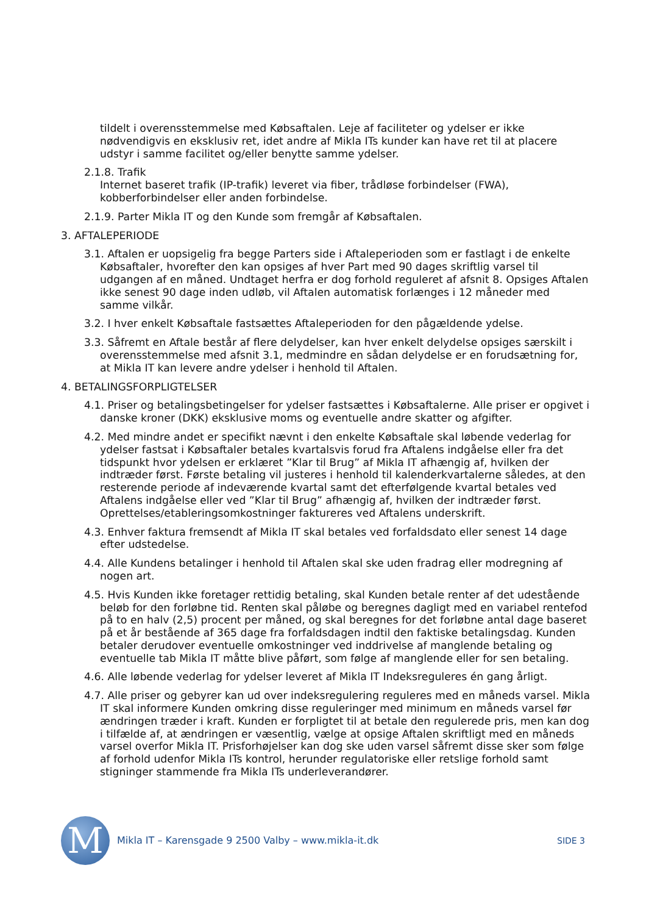tildelt i overensstemmelse med Købsaftalen. Leje af faciliteter og ydelser er ikke nødvendigvis en eksklusiv ret, idet andre af Mikla ITs kunder kan have ret til at placere udstyr i samme facilitet og/eller benytte samme ydelser.
2.1.8. Trafik
Internet baseret trafik (IP-trafik) leveret via fiber, trådløse forbindelser (FWA), kobberforbindelser eller anden forbindelse.
2.1.9. Parter Mikla IT og den Kunde som fremgår af Købsaftalen.
3. AFTALEPERIODE
3.1. Aftalen er uopsigelig fra begge Parters side i Aftaleperioden som er fastlagt i de enkelte Købsaftaler, hvorefter den kan opsiges af hver Part med 90 dages skriftlig varsel til udgangen af en måned. Undtaget herfra er dog forhold reguleret af afsnit 8. Opsiges Aftalen ikke senest 90 dage inden udløb, vil Aftalen automatisk forlænges i 12 måneder med samme vilkår.
3.2. I hver enkelt Købsaftale fastsættes Aftaleperioden for den pågældende ydelse.
3.3. Såfremt en Aftale består af flere delydelser, kan hver enkelt delydelse opsiges særskilt i overensstemmelse med afsnit 3.1, medmindre en sådan delydelse er en forudsætning for, at Mikla IT kan levere andre ydelser i henhold til Aftalen.
4. BETALINGSFORPLIGTELSER
4.1. Priser og betalingsbetingelser for ydelser fastsættes i Købsaftalerne. Alle priser er opgivet i danske kroner (DKK) eksklusive moms og eventuelle andre skatter og afgifter.
4.2. Med mindre andet er specifikt nævnt i den enkelte Købsaftale skal løbende vederlag for ydelser fastsat i Købsaftaler betales kvartalsvis forud fra Aftalens indgåelse eller fra det tidspunkt hvor ydelsen er erklæret ”Klar til Brug” af Mikla IT afhængig af, hvilken der indtræder først. Første betaling vil justeres i henhold til kalenderkvartalerne således, at den resterende periode af indeværende kvartal samt det efterfølgende kvartal betales ved Aftalens indgåelse eller ved ”Klar til Brug” afhængig af, hvilken der indtræder først. Oprettelses/etableringsomkostninger faktureres ved Aftalens underskrift.
4.3. Enhver faktura fremsendt af Mikla IT skal betales ved forfaldsdato eller senest 14 dage efter udstedelse.
4.4. Alle Kundens betalinger i henhold til Aftalen skal ske uden fradrag eller modregning af nogen art.
4.5. Hvis Kunden ikke foretager rettidig betaling, skal Kunden betale renter af det udestående beløb for den forløbne tid. Renten skal påløbe og beregnes dagligt med en variabel rentefod på to en halv (2,5) procent per måned, og skal beregnes for det forløbne antal dage baseret på et år bestående af 365 dage fra forfaldsdagen indtil den faktiske betalingsdag. Kunden betaler derudover eventuelle omkostninger ved inddrivelse af manglende betaling og eventuelle tab Mikla IT måtte blive påført, som følge af manglende eller for sen betaling.
4.6. Alle løbende vederlag for ydelser leveret af Mikla IT Indeksreguleres én gang årligt.
4.7. Alle priser og gebyrer kan ud over indeksregulering reguleres med en måneds varsel. Mikla IT skal informere Kunden omkring disse reguleringer med minimum en måneds varsel før ændringen træder i kraft. Kunden er forpligtet til at betale den regulerede pris, men kan dog i tilfælde af, at ændringen er væsentlig, vælge at opsige Aftalen skriftligt med en måneds varsel overfor Mikla IT. Prisforhøjelser kan dog ske uden varsel såfremt disse sker som følge af forhold udenfor Mikla ITs kontrol, herunder regulatoriske eller retslige forhold samt stigninger stammende fra Mikla ITs underleverandører.
M
Mikla IT – Karensgade 9 2500 Valby – www.mikla-it.dk
SIDE 3